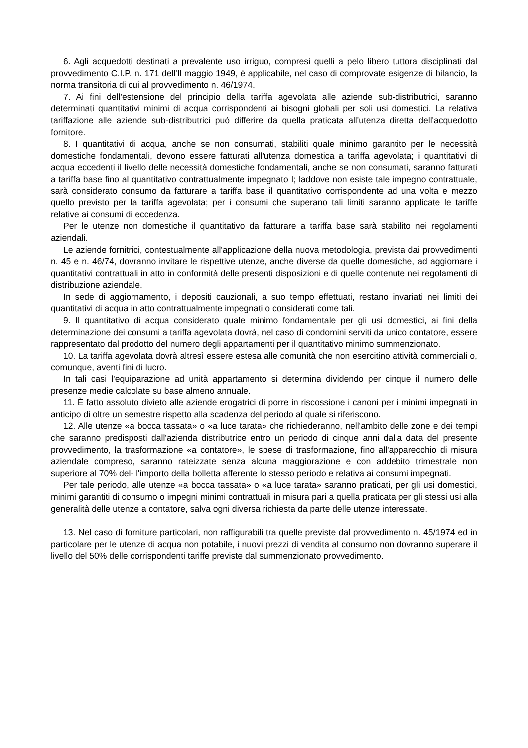6. Agli acquedotti destinati a prevalente uso irriguo, compresi quelli a pelo libero tuttora disciplinati dal provvedimento C.I.P. n. 171 dell'Il maggio 1949, è applicabile, nel caso di comprovate esigenze di bilancio, la norma transitoria di cui al provvedimento n. 46/1974.
7. Ai fini dell'estensione del principio della tariffa agevolata alle aziende sub-distributrici, saranno determinati quantitativi minimi di acqua corrispondenti ai bisogni globali per soli usi domestici. La relativa tariffazione alle aziende sub-distributrici può differire da quella praticata all'utenza diretta dell'acquedotto fornitore.
8. I quantitativi di acqua, anche se non consumati, stabiliti quale minimo garantito per le necessità domestiche fondamentali, devono essere fatturati all'utenza domestica a tariffa agevolata; i quantitativi di acqua eccedenti il livello delle necessità domestiche fondamentali, anche se non consumati, saranno fatturati a tariffa base fino al quantitativo contrattualmente impegnato I; laddove non esiste tale impegno contrattuale, sarà considerato consumo da fatturare a tariffa base il quantitativo corrispondente ad una volta e mezzo quello previsto per la tariffa agevolata; per i consumi che superano tali limiti saranno applicate le tariffe relative ai consumi di eccedenza.
Per le utenze non domestiche il quantitativo da fatturare a tariffa base sarà stabilito nei regolamenti aziendali.
Le aziende fornitrici, contestualmente all'applicazione della nuova metodologia, prevista dai provvedimenti n. 45 e n. 46/74, dovranno invitare le rispettive utenze, anche diverse da quelle domestiche, ad aggiornare i quantitativi contrattuali in atto in conformità delle presenti disposizioni e di quelle contenute nei regolamenti di distribuzione aziendale.
In sede di aggiornamento, i depositi cauzionali, a suo tempo effettuati, restano invariati nei limiti dei quantitativi di acqua in atto contrattualmente impegnati o considerati come tali.
9. Il quantitativo di acqua considerato quale minimo fondamentale per gli usi domestici, ai fini della determinazione dei consumi a tariffa agevolata dovrà, nel caso di condomini serviti da unico contatore, essere rappresentato dal prodotto del numero degli appartamenti per il quantitativo minimo summenzionato.
10. La tariffa agevolata dovrà altresì essere estesa alle comunità che non esercitino attività commerciali o, comunque, aventi fini di lucro.
In tali casi l'equiparazione ad unità appartamento si determina dividendo per cinque il numero delle presenze medie calcolate su base almeno annuale.
11. È fatto assoluto divieto alle aziende erogatrici di porre in riscossione i canoni per i minimi impegnati in anticipo di oltre un semestre rispetto alla scadenza del periodo al quale si riferiscono.
12. Alle utenze «a bocca tassata» o «a luce tarata» che richiederanno, nell'ambito delle zone e dei tempi che saranno predisposti dall'azienda distributrice entro un periodo di cinque anni dalla data del presente provvedimento, la trasformazione «a contatore», le spese di trasformazione, fino all'apparecchio di misura aziendale compreso, saranno rateizzate senza alcuna maggiorazione e con addebito trimestrale non superiore al 70% del- l'importo della bolletta afferente lo stesso periodo e relativa ai consumi impegnati.
Per tale periodo, alle utenze «a bocca tassata» o «a luce tarata» saranno praticati, per gli usi domestici, minimi garantiti di consumo o impegni minimi contrattuali in misura pari a quella praticata per gli stessi usi alla generalità delle utenze a contatore, salva ogni diversa richiesta da parte delle utenze interessate.
13. Nel caso di forniture particolari, non raffigurabili tra quelle previste dal provvedimento n. 45/1974 ed in particolare per le utenze di acqua non potabile, i nuovi prezzi di vendita al consumo non dovranno superare il livello del 50% delle corrispondenti tariffe previste dal summenzionato provvedimento.